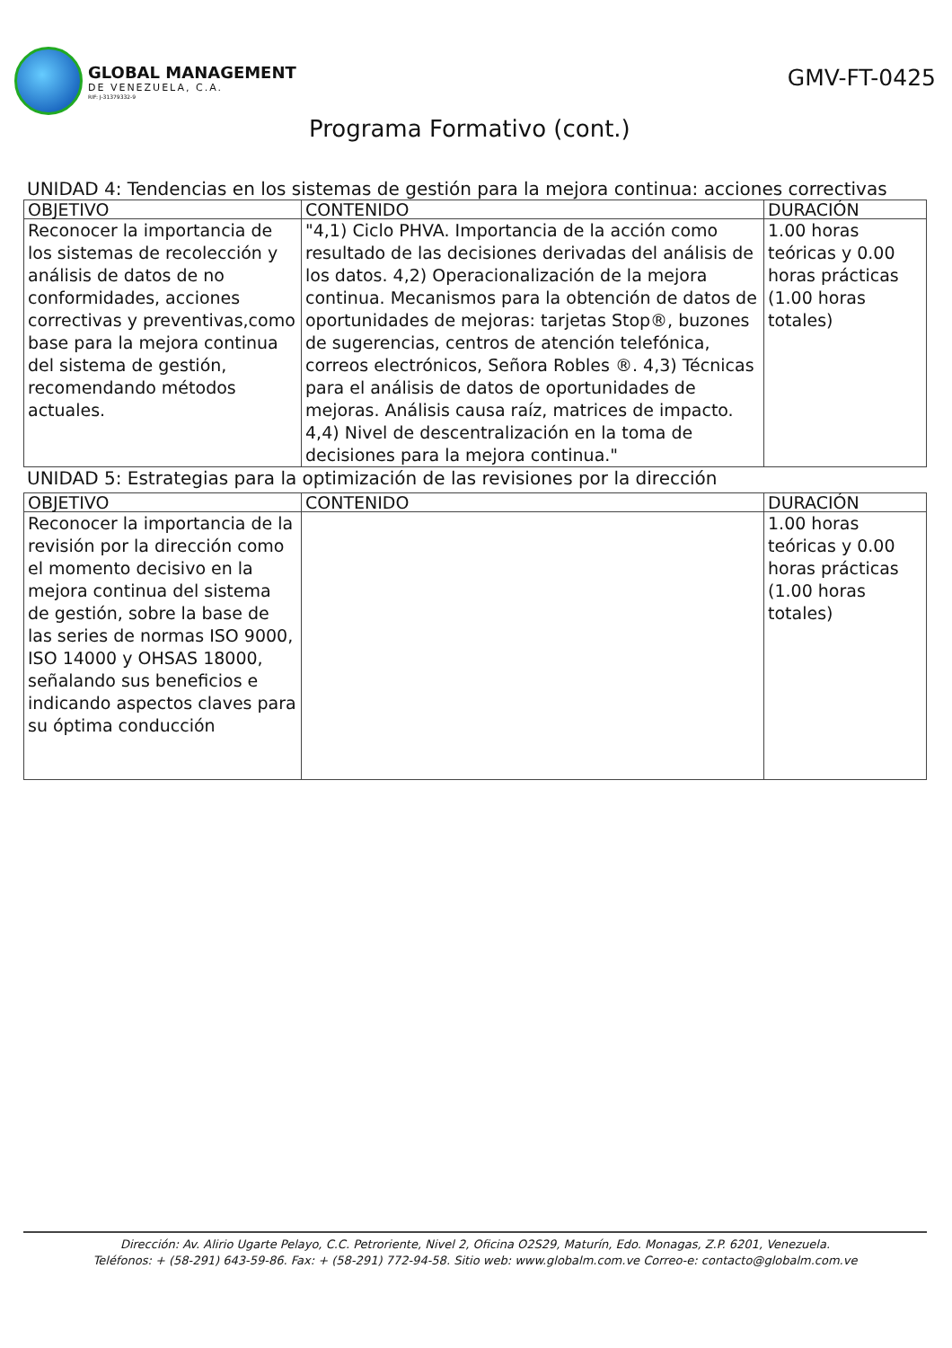GLOBAL MANAGEMENT
DE VENEZUELA, C.A.
RIF: J-31379332-9
GMV-FT-0425
Programa Formativo (cont.)
UNIDAD 4: Tendencias en los sistemas de gestión para la mejora continua: acciones correctivas
| OBJETIVO | CONTENIDO | DURACIÓN |
| --- | --- | --- |
| Reconocer la importancia de los sistemas de recolección y análisis de datos de no conformidades, acciones correctivas y preventivas,como base para la mejora continua del sistema de gestión, recomendando métodos actuales. | "4,1) Ciclo PHVA. Importancia de la acción como resultado de las decisiones derivadas del análisis de los datos. 4,2) Operacionalización de la mejora continua. Mecanismos para la obtención de datos de oportunidades de mejoras: tarjetas Stop®, buzones de sugerencias, centros de atención telefónica, correos electrónicos, Señora Robles ®. 4,3) Técnicas para el análisis de datos de oportunidades de mejoras. Análisis causa raíz, matrices de impacto. 4,4) Nivel de descentralización en la toma de decisiones para la mejora continua." | 1.00 horas teóricas y 0.00 horas prácticas (1.00 horas totales) |
UNIDAD 5: Estrategias para la optimización de las revisiones por la dirección
| OBJETIVO | CONTENIDO | DURACIÓN |
| --- | --- | --- |
| Reconocer la importancia de la revisión por la dirección como el momento decisivo en la mejora continua del sistema de gestión, sobre la base de las series de normas ISO 9000, ISO 14000 y OHSAS 18000, señalando sus beneficios e indicando aspectos claves para su óptima conducción | | 1.00 horas teóricas y 0.00 horas prácticas (1.00 horas totales) |
Dirección: Av. Alirio Ugarte Pelayo, C.C. Petroriente, Nivel 2, Oficina O2S29, Maturín, Edo. Monagas, Z.P. 6201, Venezuela.
Teléfonos: + (58-291) 643-59-86. Fax: + (58-291) 772-94-58. Sitio web: www.globalm.com.ve Correo-e: contacto@globalm.com.ve